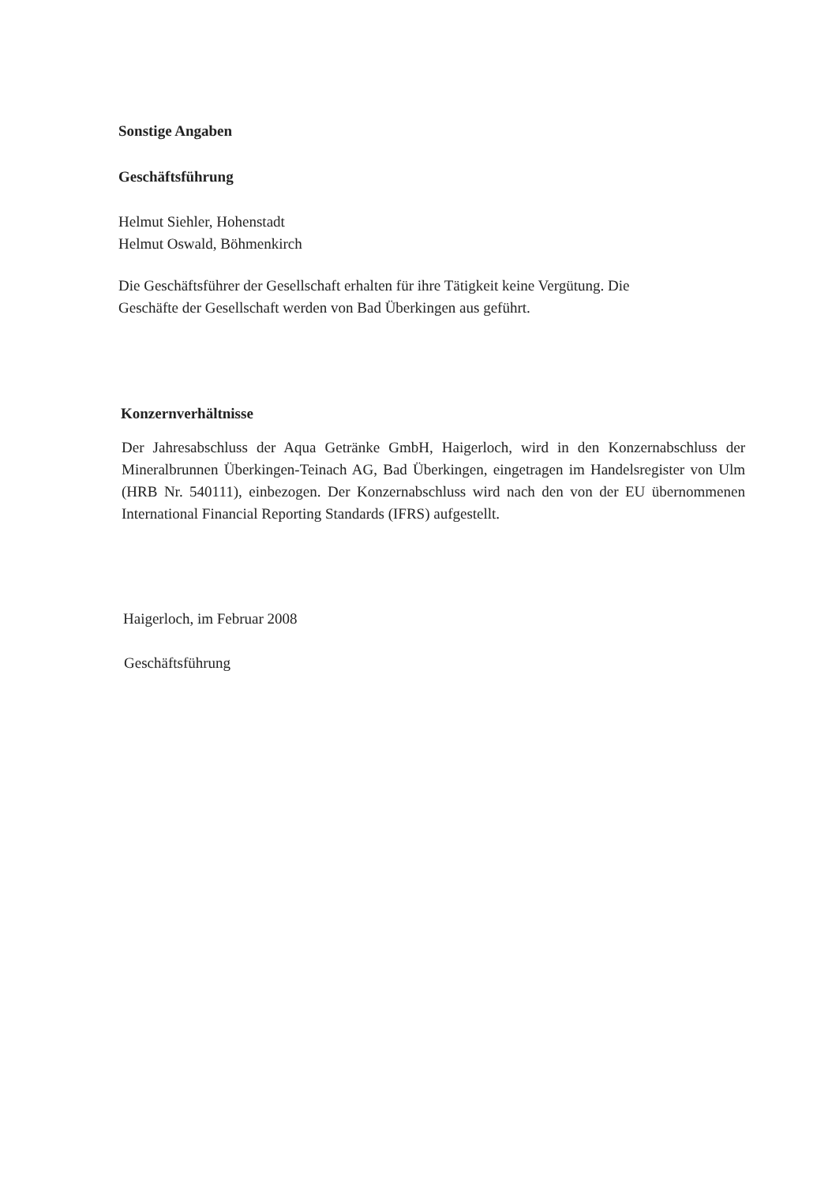Sonstige Angaben
Geschäftsführung
Helmut Siehler, Hohenstadt
Helmut Oswald, Böhmenkirch
Die Geschäftsführer der Gesellschaft erhalten für ihre Tätigkeit keine Vergütung. Die
Geschäfte der Gesellschaft werden von Bad Überkingen aus geführt.
Konzernverhältnisse
Der Jahresabschluss der Aqua Getränke GmbH, Haigerloch, wird in den Konzernabschluss der Mineralbrunnen Überkingen-Teinach AG, Bad Überkingen, eingetragen im Handelsregister von Ulm (HRB Nr. 540111), einbezogen. Der Konzernabschluss wird nach den von der EU übernommenen International Financial Reporting Standards (IFRS) aufgestellt.
Haigerloch, im Februar 2008
Geschäftsführung